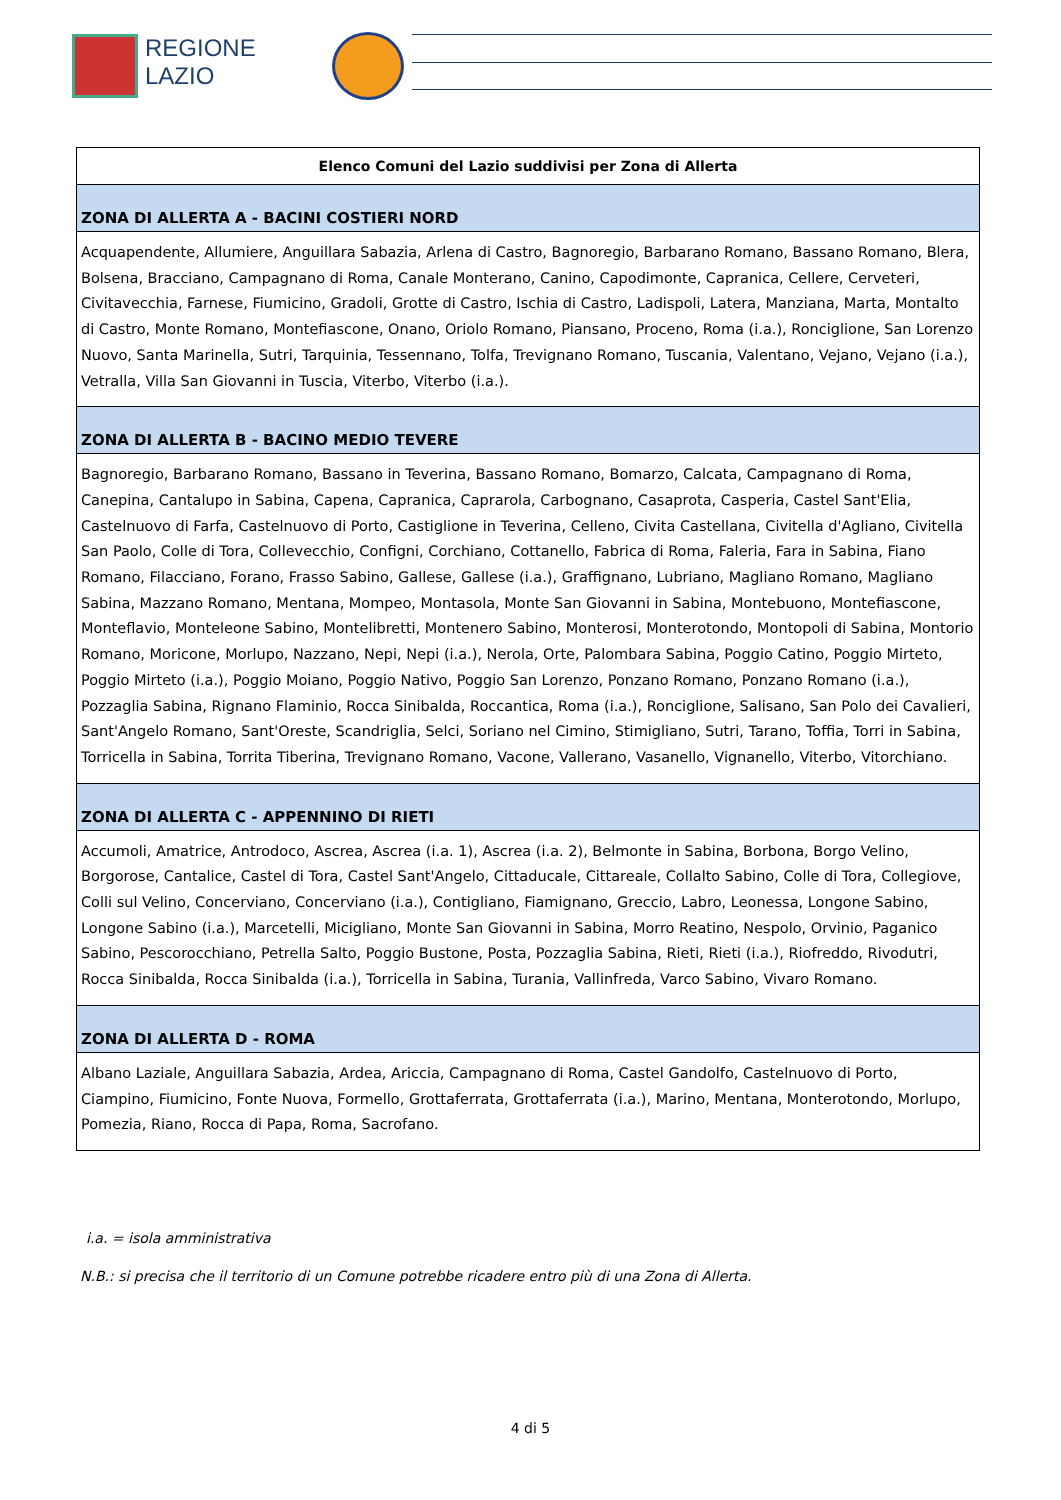REGIONE
LAZIO
| Elenco Comuni del Lazio suddivisi per Zona di Allerta |
| --- |
| ZONA DI ALLERTA A - BACINI COSTIERI NORD |
| Acquapendente, Allumiere, Anguillara Sabazia, Arlena di Castro, Bagnoregio, Barbarano Romano, Bassano Romano, Blera, Bolsena, Bracciano, Campagnano di Roma, Canale Monterano, Canino, Capodimonte, Capranica, Cellere, Cerveteri, Civitavecchia, Farnese, Fiumicino, Gradoli, Grotte di Castro, Ischia di Castro, Ladispoli, Latera, Manziana, Marta, Montalto di Castro, Monte Romano, Montefiascone, Onano, Oriolo Romano, Piansano, Proceno, Roma (i.a.), Ronciglione, San Lorenzo Nuovo, Santa Marinella, Sutri, Tarquinia, Tessennano, Tolfa, Trevignano Romano, Tuscania, Valentano, Vejano, Vejano (i.a.), Vetralla, Villa San Giovanni in Tuscia, Viterbo, Viterbo (i.a.). |
| ZONA DI ALLERTA B - BACINO MEDIO TEVERE |
| Bagnoregio, Barbarano Romano, Bassano in Teverina, Bassano Romano, Bomarzo, Calcata, Campagnano di Roma, Canepina, Cantalupo in Sabina, Capena, Capranica, Caprarola, Carbognano, Casaprota, Casperia, Castel Sant'Elia, Castelnuovo di Farfa, Castelnuovo di Porto, Castiglione in Teverina, Celleno, Civita Castellana, Civitella d'Agliano, Civitella San Paolo, Colle di Tora, Collevecchio, Configni, Corchiano, Cottanello, Fabrica di Roma, Faleria, Fara in Sabina, Fiano Romano, Filacciano, Forano, Frasso Sabino, Gallese, Gallese (i.a.), Graffignano, Lubriano, Magliano Romano, Magliano Sabina, Mazzano Romano, Mentana, Mompeo, Montasola, Monte San Giovanni in Sabina, Montebuono, Montefiascone, Monteflavio, Monteleone Sabino, Montelibretti, Montenero Sabino, Monterosi, Monterotondo, Montopoli di Sabina, Montorio Romano, Moricone, Morlupo, Nazzano, Nepi, Nepi (i.a.), Nerola, Orte, Palombara Sabina, Poggio Catino, Poggio Mirteto, Poggio Mirteto (i.a.), Poggio Moiano, Poggio Nativo, Poggio San Lorenzo, Ponzano Romano, Ponzano Romano (i.a.), Pozzaglia Sabina, Rignano Flaminio, Rocca Sinibalda, Roccantica, Roma (i.a.), Ronciglione, Salisano, San Polo dei Cavalieri, Sant'Angelo Romano, Sant'Oreste, Scandriglia, Selci, Soriano nel Cimino, Stimigliano, Sutri, Tarano, Toffia, Torri in Sabina, Torricella in Sabina, Torrita Tiberina, Trevignano Romano, Vacone, Vallerano, Vasanello, Vignanello, Viterbo, Vitorchiano. |
| ZONA DI ALLERTA C - APPENNINO DI RIETI |
| Accumoli, Amatrice, Antrodoco, Ascrea, Ascrea (i.a. 1), Ascrea (i.a. 2), Belmonte in Sabina, Borbona, Borgo Velino, Borgorose, Cantalice, Castel di Tora, Castel Sant'Angelo, Cittaducale, Cittareale, Collalto Sabino, Colle di Tora, Collegiove, Colli sul Velino, Concerviano, Concerviano (i.a.), Contigliano, Fiamignano, Greccio, Labro, Leonessa, Longone Sabino, Longone Sabino (i.a.), Marcetelli, Micigliano, Monte San Giovanni in Sabina, Morro Reatino, Nespolo, Orvinio, Paganico Sabino, Pescorocchiano, Petrella Salto, Poggio Bustone, Posta, Pozzaglia Sabina, Rieti, Rieti (i.a.), Riofreddo, Rivodutri, Rocca Sinibalda, Rocca Sinibalda (i.a.), Torricella in Sabina, Turania, Vallinfreda, Varco Sabino, Vivaro Romano. |
| ZONA DI ALLERTA D - ROMA |
| Albano Laziale, Anguillara Sabazia, Ardea, Ariccia, Campagnano di Roma, Castel Gandolfo, Castelnuovo di Porto, Ciampino, Fiumicino, Fonte Nuova, Formello, Grottaferrata, Grottaferrata (i.a.), Marino, Mentana, Monterotondo, Morlupo, Pomezia, Riano, Rocca di Papa, Roma, Sacrofano. |
i.a. = isola amministrativa
N.B.: si precisa che il territorio di un Comune potrebbe ricadere entro più di una Zona di Allerta.
4 di 5